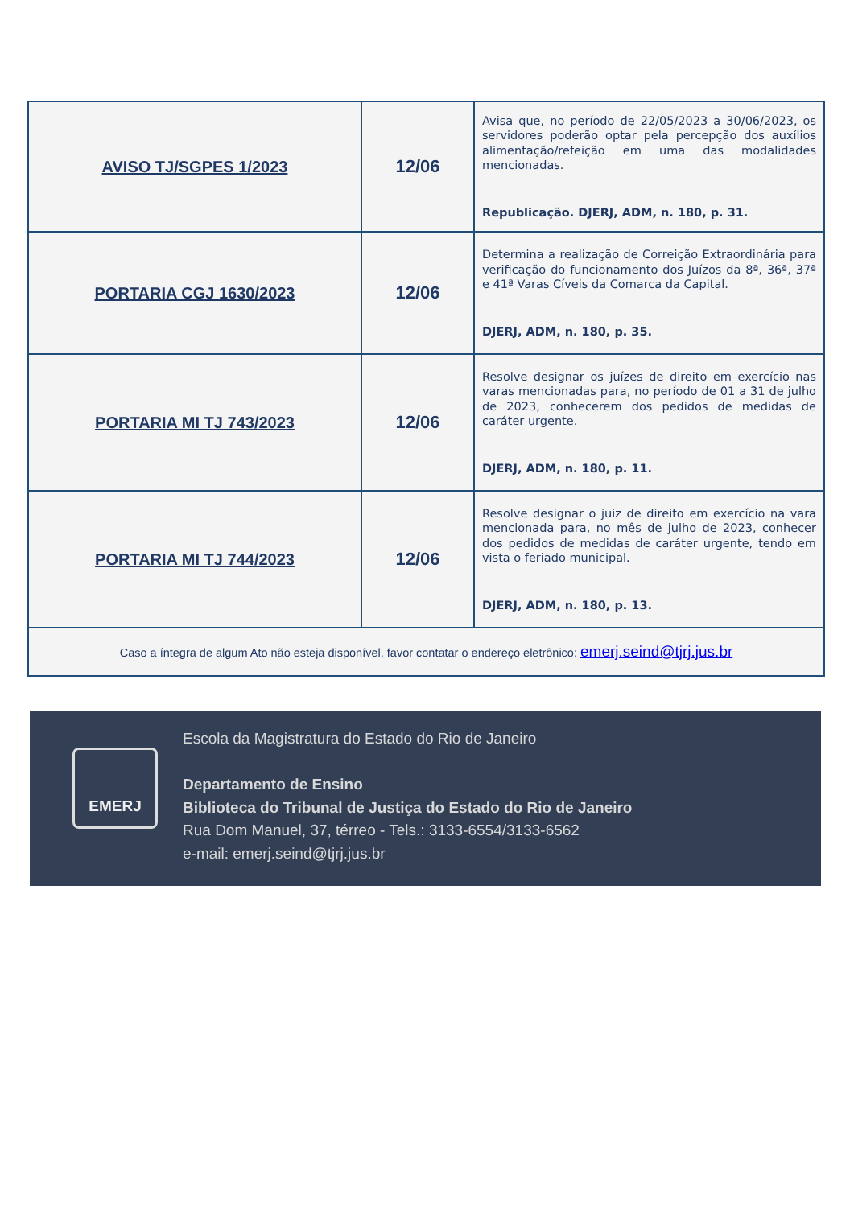| AVISO TJ/SGPES 1/2023 | 12/06 | Avisa que, no período de 22/05/2023 a 30/06/2023, os servidores poderão optar pela percepção dos auxílios alimentação/refeição em uma das modalidades mencionadas. Republicação. DJERJ, ADM, n. 180, p. 31. |
| PORTARIA CGJ 1630/2023 | 12/06 | Determina a realização de Correição Extraordinária para verificação do funcionamento dos Juízos da 8ª, 36ª, 37ª e 41ª Varas Cíveis da Comarca da Capital. DJERJ, ADM, n. 180, p. 35. |
| PORTARIA MI TJ 743/2023 | 12/06 | Resolve designar os juízes de direito em exercício nas varas mencionadas para, no período de 01 a 31 de julho de 2023, conhecerem dos pedidos de medidas de caráter urgente. DJERJ, ADM, n. 180, p. 11. |
| PORTARIA MI TJ 744/2023 | 12/06 | Resolve designar o juiz de direito em exercício na vara mencionada para, no mês de julho de 2023, conhecer dos pedidos de medidas de caráter urgente, tendo em vista o feriado municipal. DJERJ, ADM, n. 180, p. 13. |
| Caso a íntegra de algum Ato não esteja disponível, favor contatar o endereço eletrônico: emerj.seind@tjrj.jus.br | | |
EMERJ
Escola da Magistratura do Estado do Rio de Janeiro
Departamento de Ensino
Biblioteca do Tribunal de Justiça do Estado do Rio de Janeiro
Rua Dom Manuel, 37, térreo - Tels.: 3133-6554/3133-6562
e-mail: emerj.seind@tjrj.jus.br